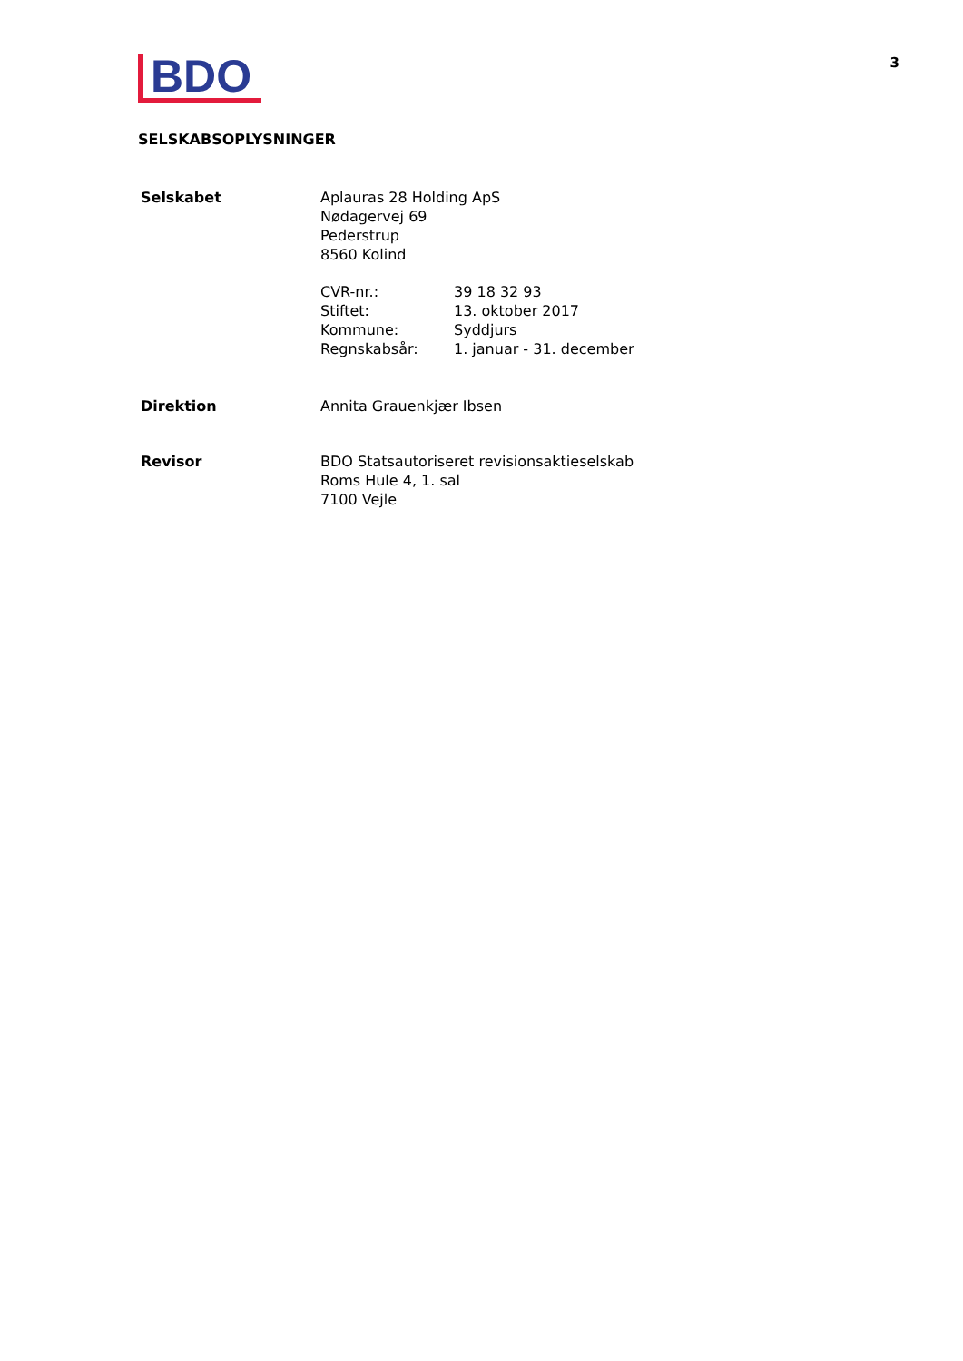BDO
3
SELSKABSOPLYSNINGER
Selskabet Aplauras 28 Holding ApS
Nødagervej 69
Pederstrup
8560 Kolind
CVR-nr.: 39 18 32 93 Stiftet: 13. oktober 2017 Kommune: Syddjurs Regnskabsår: 1. januar - 31. december
Direktion Annita Grauenkjær Ibsen
Revisor BDO Statsautoriseret revisionsaktieselskab
Roms Hule 4, 1. sal
7100 Vejle